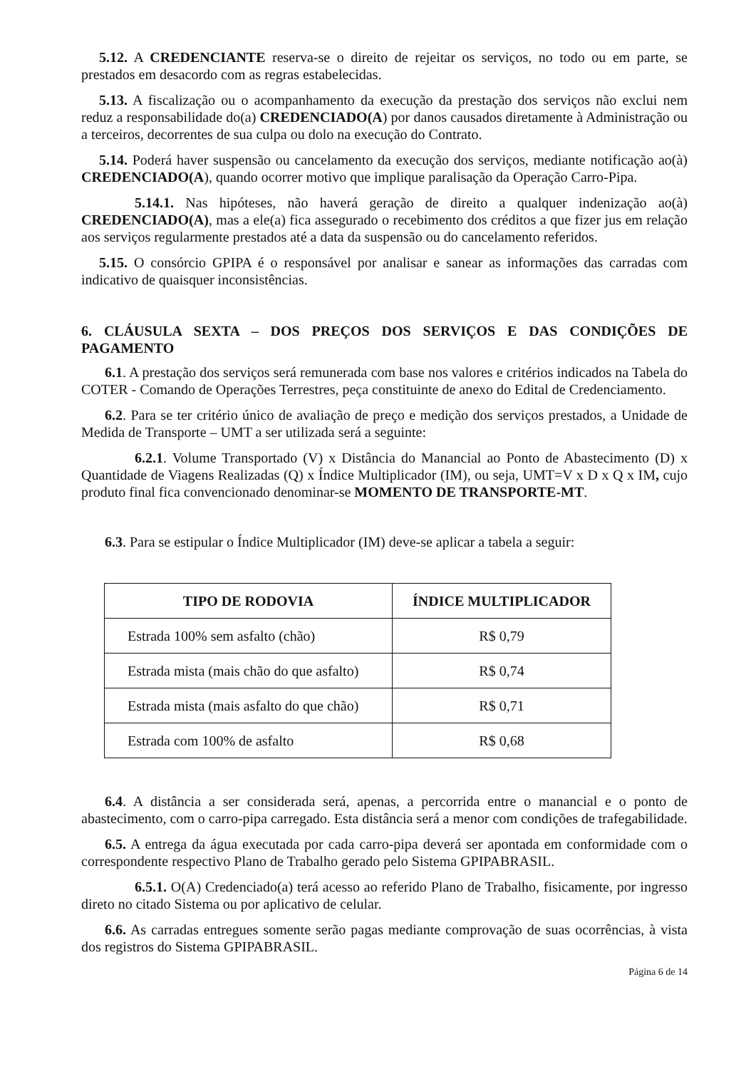5.12. A CREDENCIANTE reserva-se o direito de rejeitar os serviços, no todo ou em parte, se prestados em desacordo com as regras estabelecidas.
5.13. A fiscalização ou o acompanhamento da execução da prestação dos serviços não exclui nem reduz a responsabilidade do(a) CREDENCIADO(A) por danos causados diretamente à Administração ou a terceiros, decorrentes de sua culpa ou dolo na execução do Contrato.
5.14. Poderá haver suspensão ou cancelamento da execução dos serviços, mediante notificação ao(à) CREDENCIADO(A), quando ocorrer motivo que implique paralisação da Operação Carro-Pipa.
5.14.1. Nas hipóteses, não haverá geração de direito a qualquer indenização ao(à) CREDENCIADO(A), mas a ele(a) fica assegurado o recebimento dos créditos a que fizer jus em relação aos serviços regularmente prestados até a data da suspensão ou do cancelamento referidos.
5.15. O consórcio GPIPA é o responsável por analisar e sanear as informações das carradas com indicativo de quaisquer inconsistências.
6. CLÁUSULA SEXTA – DOS PREÇOS DOS SERVIÇOS E DAS CONDIÇÕES DE PAGAMENTO
6.1. A prestação dos serviços será remunerada com base nos valores e critérios indicados na Tabela do COTER - Comando de Operações Terrestres, peça constituinte de anexo do Edital de Credenciamento.
6.2. Para se ter critério único de avaliação de preço e medição dos serviços prestados, a Unidade de Medida de Transporte – UMT a ser utilizada será a seguinte:
6.2.1. Volume Transportado (V) x Distância do Manancial ao Ponto de Abastecimento (D) x Quantidade de Viagens Realizadas (Q) x Índice Multiplicador (IM), ou seja, UMT=V x D x Q x IM, cujo produto final fica convencionado denominar-se MOMENTO DE TRANSPORTE-MT.
6.3. Para se estipular o Índice Multiplicador (IM) deve-se aplicar a tabela a seguir:
| TIPO DE RODOVIA | ÍNDICE MULTIPLICADOR |
| --- | --- |
| Estrada 100% sem asfalto (chão) | R$ 0,79 |
| Estrada mista (mais chão do que asfalto) | R$ 0,74 |
| Estrada mista (mais asfalto do que chão) | R$ 0,71 |
| Estrada com 100% de asfalto | R$ 0,68 |
6.4. A distância a ser considerada será, apenas, a percorrida entre o manancial e o ponto de abastecimento, com o carro-pipa carregado. Esta distância será a menor com condições de trafegabilidade.
6.5. A entrega da água executada por cada carro-pipa deverá ser apontada em conformidade com o correspondente respectivo Plano de Trabalho gerado pelo Sistema GPIPABRASIL.
6.5.1. O(A) Credenciado(a) terá acesso ao referido Plano de Trabalho, fisicamente, por ingresso direto no citado Sistema ou por aplicativo de celular.
6.6. As carradas entregues somente serão pagas mediante comprovação de suas ocorrências, à vista dos registros do Sistema GPIPABRASIL.
Página 6 de 14